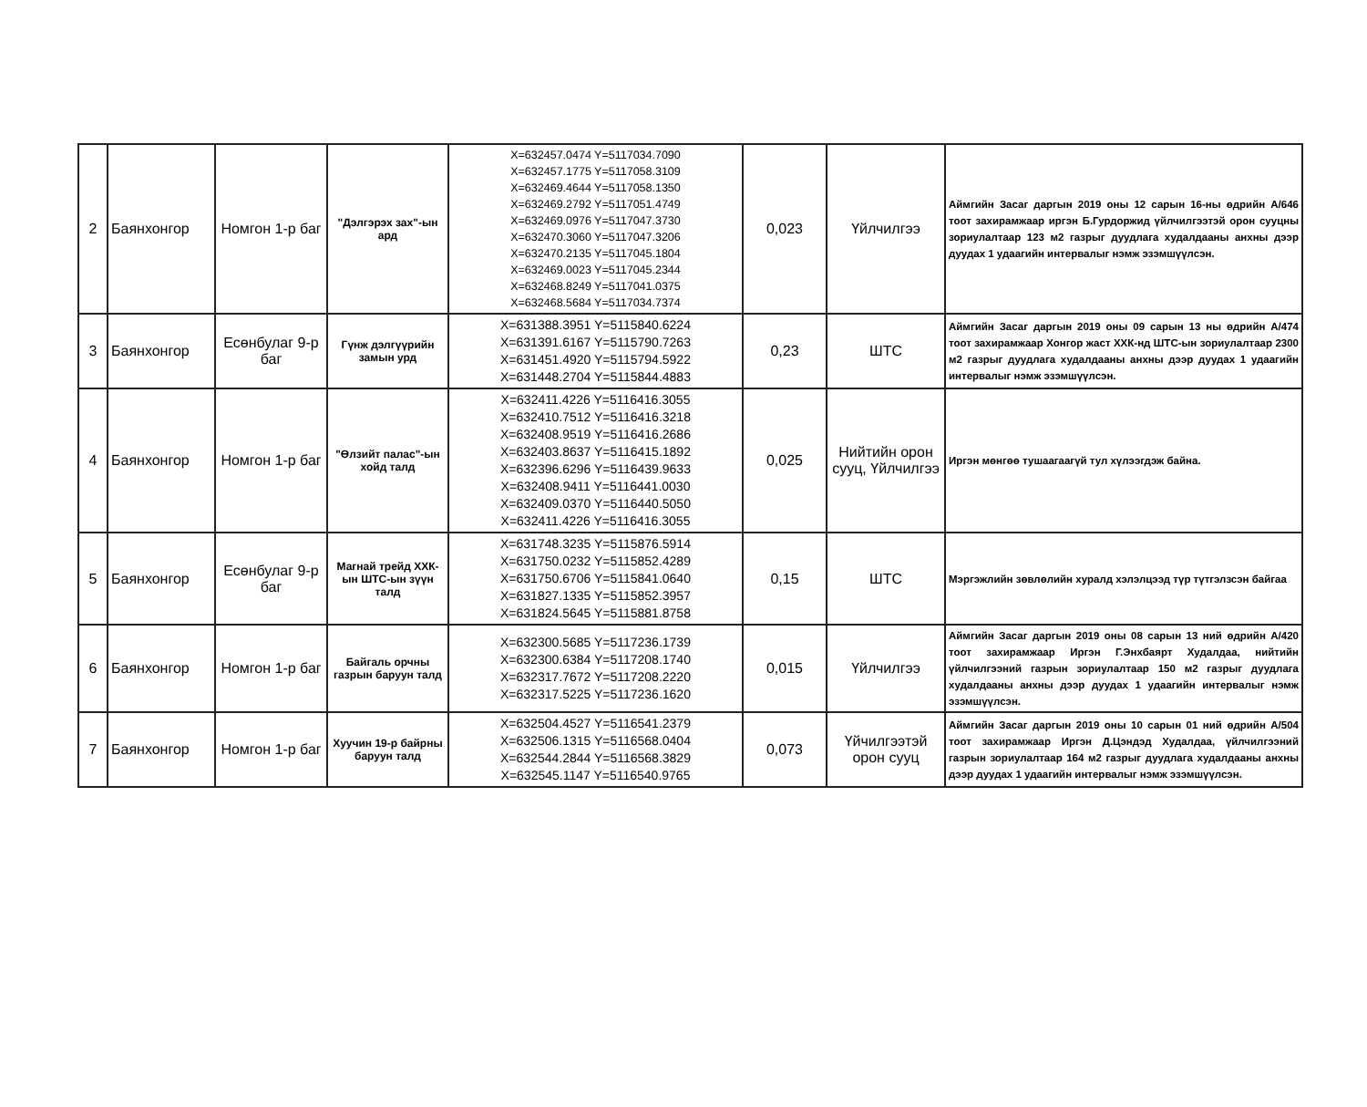| 2 | Баянхонгор | Номгон 1-р баг | "Дэлгэрэх зах"-ын ард | X=632457.0474 Y=5117034.7090 X=632457.1775 Y=5117058.3109 X=632469.4644 Y=5117058.1350 X=632469.2792 Y=5117051.4749 X=632469.0976 Y=5117047.3730 X=632470.3060 Y=5117047.3206 X=632470.2135 Y=5117045.1804 X=632469.0023 Y=5117045.2344 X=632468.8249 Y=5117041.0375 X=632468.5684 Y=5117034.7374 | 0,023 | Үйлчилгээ | Аймгийн Засаг даргын 2019 оны 12 сарын 16-ны өдрийн А/646 тоот захирамжаар иргэн Б.Гурдоржид үйлчилгээтэй орон сууцны зориулалтаар 123 м2 газрыг дуудлага худалдааны анхны дээр дуудах 1 удаагийн интервалыг нэмж эзэмшүүлсэн. |
| 3 | Баянхонгор | Есөнбулаг 9-р баг | Гүнж дэлгүүрийн замын урд | X=631388.3951 Y=5115840.6224 X=631391.6167 Y=5115790.7263 X=631451.4920 Y=5115794.5922 X=631448.2704 Y=5115844.4883 | 0,23 | ШТС | Аймгийн Засаг даргын 2019 оны 09 сарын 13 ны өдрийн А/474 тоот захирамжаар Хонгор жаст ХХК-нд ШТС-ын зориулалтаар 2300 м2 газрыг дуудлага худалдааны анхны дээр дуудах 1 удаагийн интервалыг нэмж эзэмшүүлсэн. |
| 4 | Баянхонгор | Номгон 1-р баг | "Өлзийт палас"-ын хойд талд | X=632411.4226 Y=5116416.3055 X=632410.7512 Y=5116416.3218 X=632408.9519 Y=5116416.2686 X=632403.8637 Y=5116415.1892 X=632396.6296 Y=5116439.9633 X=632408.9411 Y=5116441.0030 X=632409.0370 Y=5116440.5050 X=632411.4226 Y=5116416.3055 | 0,025 | Нийтийн орон сууц, Үйлчилгээ | Иргэн мөнгөө тушаагаагүй тул хүлээгдэж байна. |
| 5 | Баянхонгор | Есөнбулаг 9-р баг | Магнай трейд ХХК-ын ШТС-ын зүүн талд | X=631748.3235 Y=5115876.5914 X=631750.0232 Y=5115852.4289 X=631750.6706 Y=5115841.0640 X=631827.1335 Y=5115852.3957 X=631824.5645 Y=5115881.8758 | 0,15 | ШТС | Мэргэжлийн зөвлөлийн хуралд хэлэлцээд түр түтгэлзсэн байгаа |
| 6 | Баянхонгор | Номгон 1-р баг | Байгаль орчны газрын баруун талд | X=632300.5685 Y=5117236.1739 X=632300.6384 Y=5117208.1740 X=632317.7672 Y=5117208.2220 X=632317.5225 Y=5117236.1620 | 0,015 | Үйлчилгээ | Аймгийн Засаг даргын 2019 оны 08 сарын 13 ний өдрийн А/420 тоот захирамжаар Иргэн Г.Энхбаярт Худалдаа, нийтийн үйлчилгээний газрын зориулалтаар 150 м2 газрыг дуудлага худалдааны анхны дээр дуудах 1 удаагийн интервалыг нэмж эзэмшүүлсэн. |
| 7 | Баянхонгор | Номгон 1-р баг | Хуучин 19-р байрны баруун талд | X=632504.4527 Y=5116541.2379 X=632506.1315 Y=5116568.0404 X=632544.2844 Y=5116568.3829 X=632545.1147 Y=5116540.9765 | 0,073 | Үйчилгээтэй орон сууц | Аймгийн Засаг даргын 2019 оны 10 сарын 01 ний өдрийн А/504 тоот захирамжаар Иргэн Д.Цэндэд Худалдаа, үйлчилгээний газрын зориулалтаар 164 м2 газрыг дуудлага худалдааны анхны дээр дуудах 1 удаагийн интервалыг нэмж эзэмшүүлсэн. |